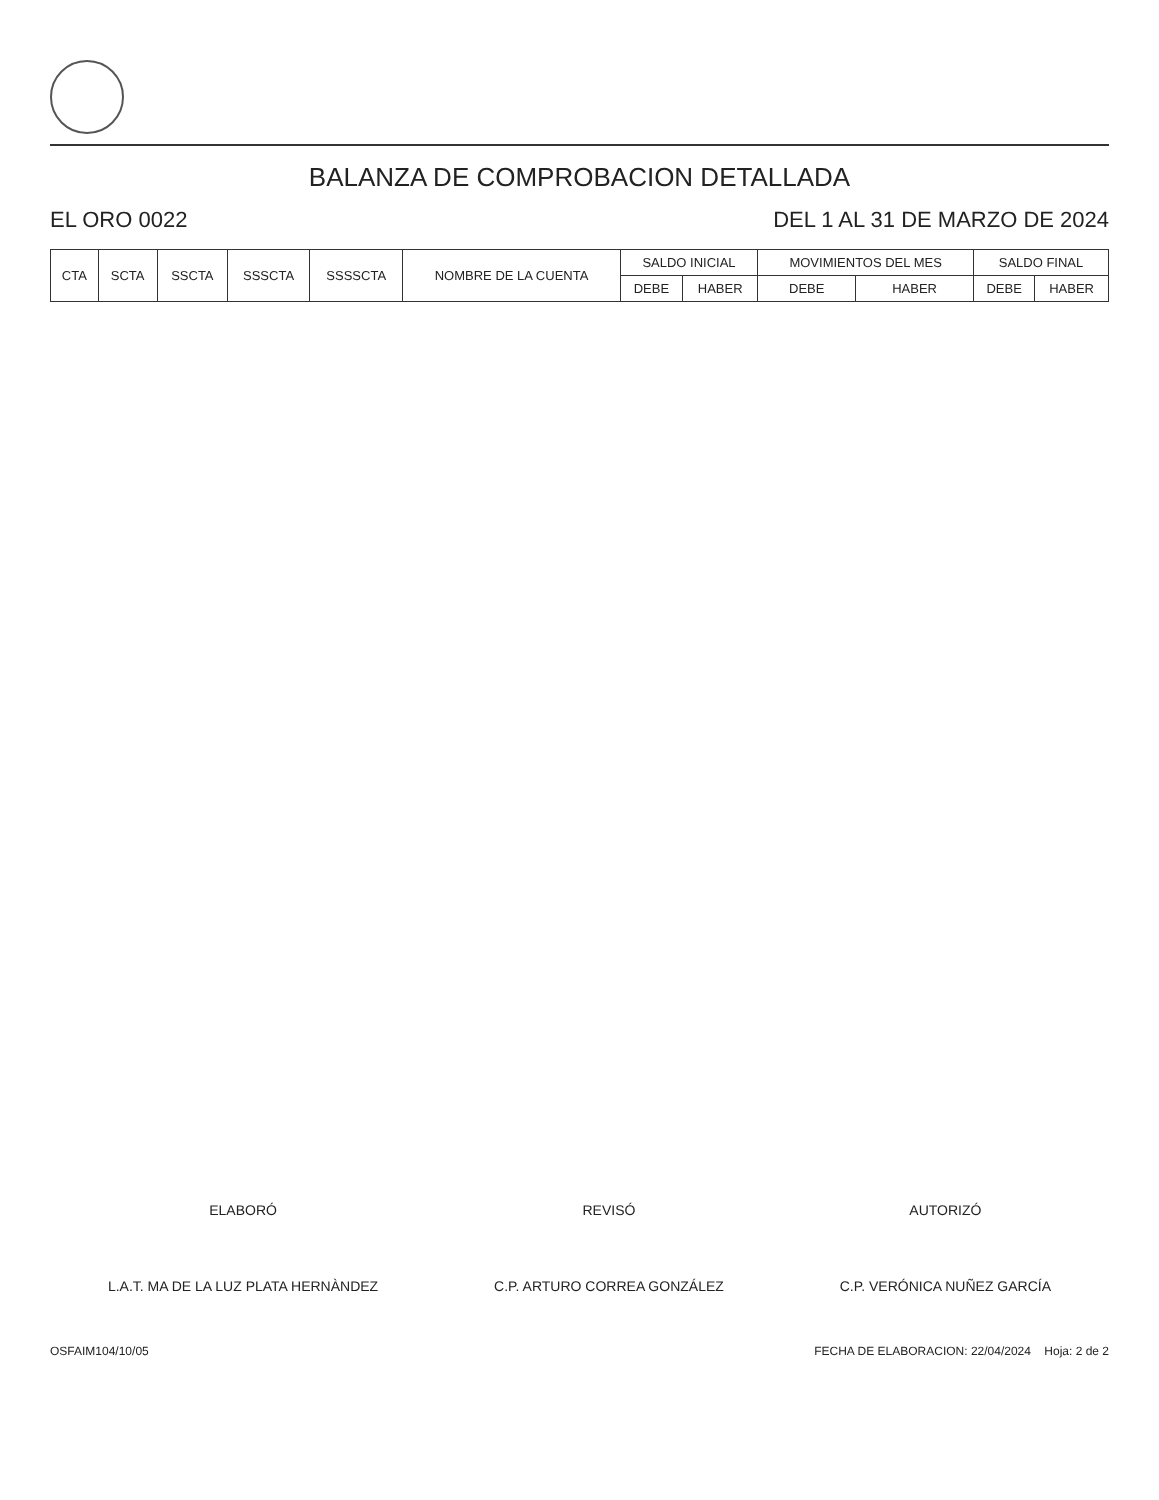BALANZA DE COMPROBACION DETALLADA
EL ORO 0022 DEL 1 AL 31 DE MARZO DE 2024
| CTA | SCTA | SSCTA | SSSCTA | SSSSCTA | NOMBRE DE LA CUENTA | SALDO INICIAL | | MOVIMIENTOS DEL MES | | SALDO FINAL | |
| --- | --- | --- | --- | --- | --- | --- | --- | --- | --- | --- | --- |
| | | | | | | DEBE | HABER | DEBE | HABER | DEBE | HABER |
ELABORÓ
L.A.T. MA DE LA LUZ PLATA HERNÀNDEZ
REVISÓ
C.P. ARTURO CORREA GONZÁLEZ
AUTORIZÓ
C.P. VERÓNICA NUÑEZ GARCÍA
OSFAIM104/10/05 FECHA DE ELABORACION: 22/04/2024 Hoja: 2 de 2